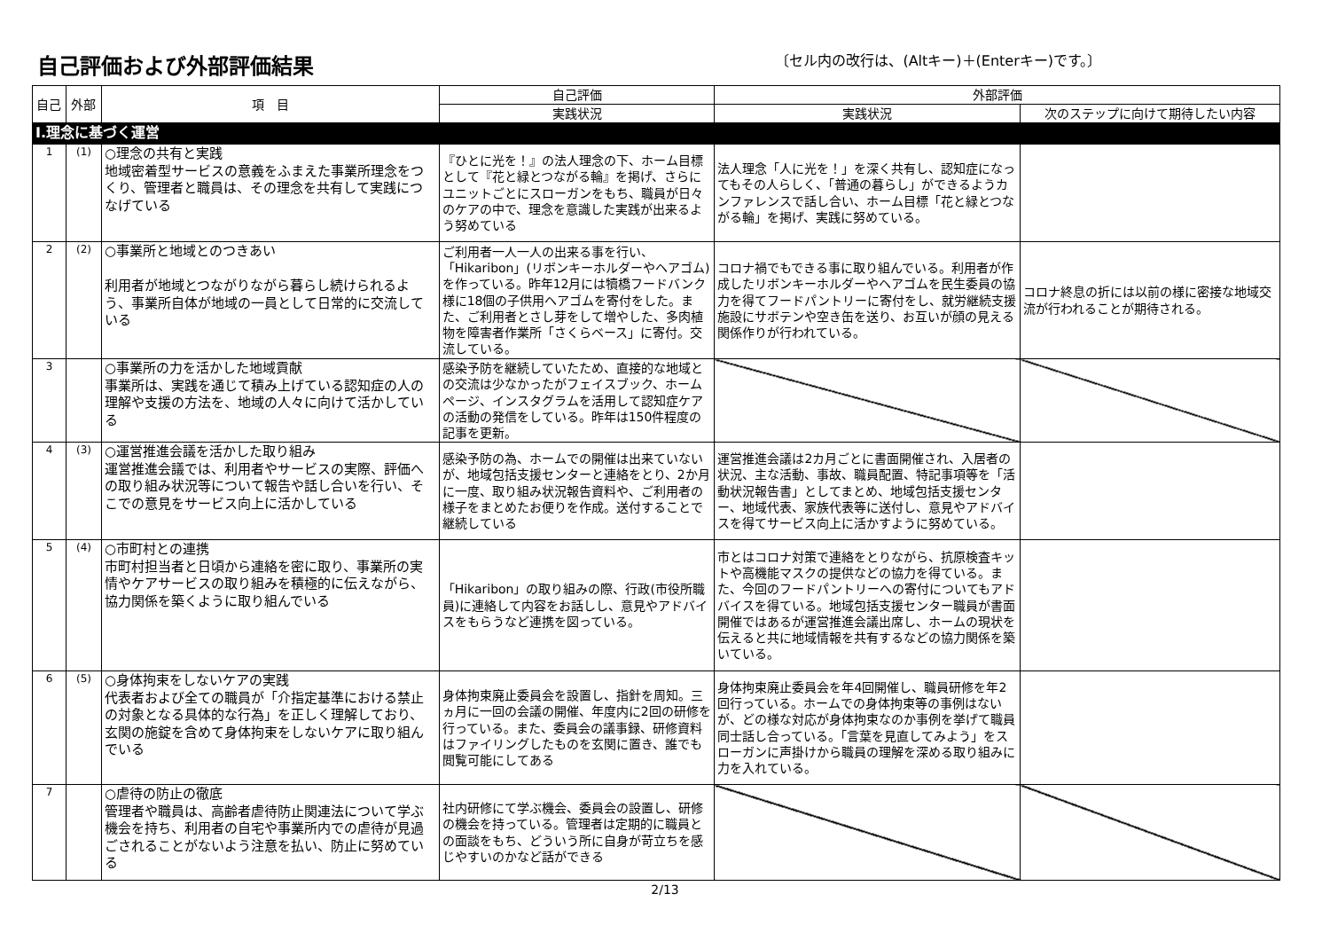自己評価および外部評価結果
〔セル内の改行は、(Altキー)＋(Enterキー)です。〕
| 自己 | 外部 | 項 目 | 自己評価 | 外部評価 | |
| --- | --- | --- | --- | --- | --- |
| | | | 実践状況 | 実践状況 | 次のステップに向けて期待したい内容 |
| Ⅰ.理念に基づく運営 | | | | | |
| 1 | (1) | ○理念の共有と実践 地域密着型サービスの意義をふまえた事業所理念をつくり、管理者と職員は、その理念を共有して実践につなげている | 『ひとに光を！』の法人理念の下、ホーム目標として『花と緑とつながる輪』を掲げ、さらにユニットごとにスローガンをもち、職員が日々のケアの中で、理念を意識した実践が出来るよう努めている | 法人理念「人に光を！」を深く共有し、認知症になってもその人らしく、「普通の暮らし」ができるようカンファレンスで話し合い、ホーム目標「花と緑とつながる輪」を掲げ、実践に努めている。 | |
| 2 | (2) | ○事業所と地域とのつきあい 利用者が地域とつながりながら暮らし続けられるよう、事業所自体が地域の一員として日常的に交流している | ご利用者一人一人の出来る事を行い、「Hikaribon」(リボンキーホルダーやヘアゴム)を作っている。昨年12月には犢橋フードバンク様に18個の子供用ヘアゴムを寄付をした。また、ご利用者とさし芽をして増やした、多肉植物を障害者作業所「さくらベース」に寄付。交流している。 | コロナ禍でもできる事に取り組んでいる。利用者が作成したリボンキーホルダーやヘアゴムを民生委員の協力を得てフードパントリーに寄付をし、就労継続支援施設にサボテンや空き缶を送り、お互いが顔の見える関係作りが行われている。 | コロナ終息の折には以前の様に密接な地域交流が行われることが期待される。 |
| 3 | | ○事業所の力を活かした地域貢献 事業所は、実践を通じて積み上げている認知症の人の理解や支援の方法を、地域の人々に向けて活かしている | 感染予防を継続していたため、直接的な地域との交流は少なかったがフェイスブック、ホームページ、インスタグラムを活用して認知症ケアの活動の発信をしている。昨年は150件程度の記事を更新。 | | |
| 4 | (3) | ○運営推進会議を活かした取り組み 運営推進会議では、利用者やサービスの実際、評価への取り組み状況等について報告や話し合いを行い、そこでの意見をサービス向上に活かしている | 感染予防の為、ホームでの開催は出来ていないが、地域包括支援センターと連絡をとり、2か月に一度、取り組み状況報告資料や、ご利用者の様子をまとめたお便りを作成。送付することで継続している | 運営推進会議は2カ月ごとに書面開催され、入居者の状況、主な活動、事故、職員配置、特記事項等を「活動状況報告書」としてまとめ、地域包括支援センター、地域代表、家族代表等に送付し、意見やアドバイスを得てサービス向上に活かすように努めている。 | |
| 5 | (4) | ○市町村との連携 市町村担当者と日頃から連絡を密に取り、事業所の実情やケアサービスの取り組みを積極的に伝えながら、協力関係を築くように取り組んでいる | 「Hikaribon」の取り組みの際、行政(市役所職員)に連絡して内容をお話しし、意見やアドバイスをもらうなど連携を図っている。 | 市とはコロナ対策で連絡をとりながら、抗原検査キットや高機能マスクの提供などの協力を得ている。また、今回のフードパントリーへの寄付についてもアドバイスを得ている。地域包括支援センター職員が書面開催ではあるが運営推進会議出席し、ホームの現状を伝えると共に地域情報を共有するなどの協力関係を築いている。 | |
| 6 | (5) | ○身体拘束をしないケアの実践 代表者および全ての職員が「介指定基準における禁止の対象となる具体的な行為」を正しく理解しており、玄関の施錠を含めて身体拘束をしないケアに取り組んでいる | 身体拘束廃止委員会を設置し、指針を周知。三ヵ月に一回の会議の開催、年度内に2回の研修を行っている。また、委員会の議事録、研修資料はファイリングしたものを玄関に置き、誰でも閲覧可能にしてある | 身体拘束廃止委員会を年4回開催し、職員研修を年2回行っている。ホームでの身体拘束等の事例はないが、どの様な対応が身体拘束なのか事例を挙げて職員同士話し合っている。「言葉を見直してみよう」をスローガンに声掛けから職員の理解を深める取り組みに力を入れている。 | |
| 7 | | ○虐待の防止の徹底 管理者や職員は、高齢者虐待防止関連法について学ぶ機会を持ち、利用者の自宅や事業所内での虐待が見過ごされることがないよう注意を払い、防止に努めている | 社内研修にて学ぶ機会、委員会の設置し、研修の機会を持っている。管理者は定期的に職員との面談をもち、どういう所に自身が苛立ちを感じやすいのかなど話ができる | | |
2/13